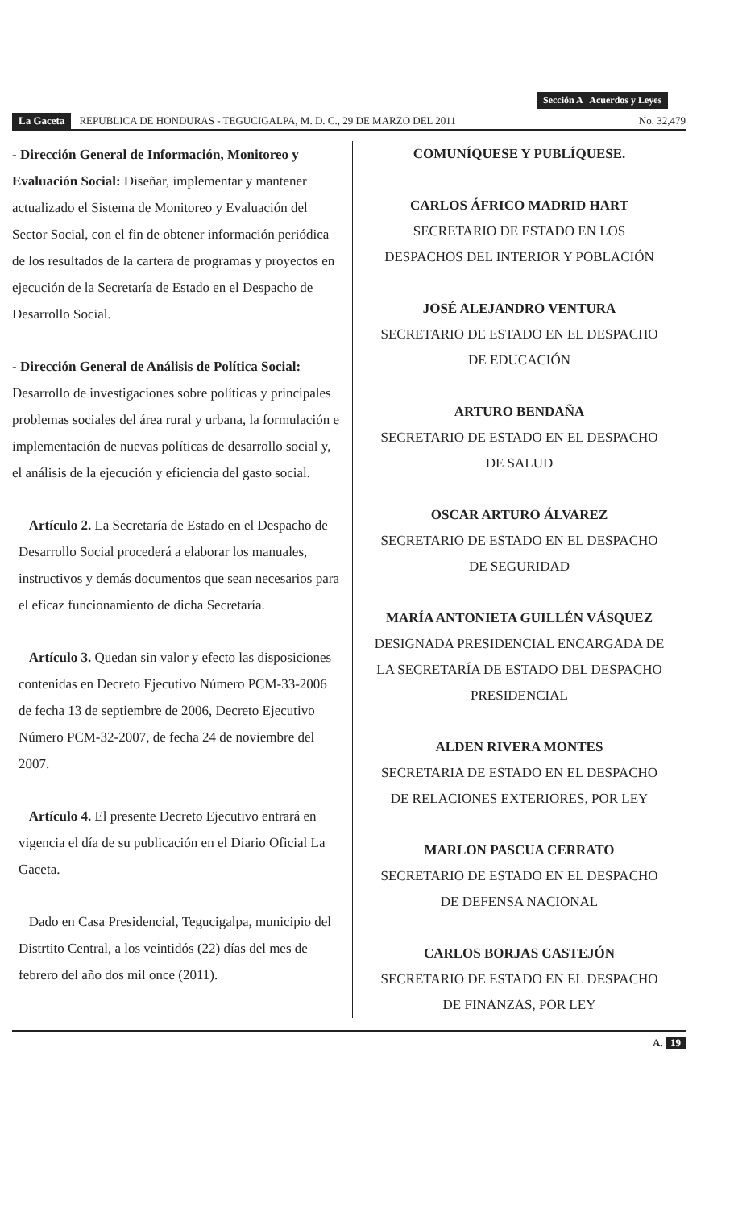Sección A Acuerdos y Leyes
La Gaceta REPUBLICA DE HONDURAS - TEGUCIGALPA, M. D. C., 29 DE MARZO DEL 2011 No. 32,479
- Dirección General de Información, Monitoreo y Evaluación Social: Diseñar, implementar y mantener actualizado el Sistema de Monitoreo y Evaluación del Sector Social, con el fin de obtener información periódica de los resultados de la cartera de programas y proyectos en ejecución de la Secretaría de Estado en el Despacho de Desarrollo Social.
- Dirección General de Análisis de Política Social: Desarrollo de investigaciones sobre políticas y principales problemas sociales del área rural y urbana, la formulación e implementación de nuevas políticas de desarrollo social y, el análisis de la ejecución y eficiencia del gasto social.
Artículo 2. La Secretaría de Estado en el Despacho de Desarrollo Social procederá a elaborar los manuales, instructivos y demás documentos que sean necesarios para el eficaz funcionamiento de dicha Secretaría.
Artículo 3. Quedan sin valor y efecto las disposiciones contenidas en Decreto Ejecutivo Número PCM-33-2006 de fecha 13 de septiembre de 2006, Decreto Ejecutivo Número PCM-32-2007, de fecha 24 de noviembre del 2007.
Artículo 4. El presente Decreto Ejecutivo entrará en vigencia el día de su publicación en el Diario Oficial La Gaceta.
Dado en Casa Presidencial, Tegucigalpa, municipio del Distrtito Central, a los veintidós (22) días del mes de febrero del año dos mil once (2011).
COMUNÍQUESE Y PUBLÍQUESE.
CARLOS ÁFRICO MADRID HART
SECRETARIO DE ESTADO EN LOS
DESPACHOS DEL INTERIOR Y POBLACIÓN
JOSÉ ALEJANDRO VENTURA
SECRETARIO DE ESTADO EN EL DESPACHO
DE EDUCACIÓN
ARTURO BENDAÑA
SECRETARIO DE ESTADO EN EL DESPACHO
DE SALUD
OSCAR ARTURO ÁLVAREZ
SECRETARIO DE ESTADO EN EL DESPACHO
DE SEGURIDAD
MARÍA ANTONIETA GUILLÉN VÁSQUEZ
DESIGNADA PRESIDENCIAL ENCARGADA DE
LA SECRETARÍA DE ESTADO DEL DESPACHO
PRESIDENCIAL
ALDEN RIVERA MONTES
SECRETARIA DE ESTADO EN EL DESPACHO
DE RELACIONES EXTERIORES, POR LEY
MARLON PASCUA CERRATO
SECRETARIO DE ESTADO EN EL DESPACHO
DE DEFENSA NACIONAL
CARLOS BORJAS CASTEJÓN
SECRETARIO DE ESTADO EN EL DESPACHO
DE FINANZAS, POR LEY
A. 19